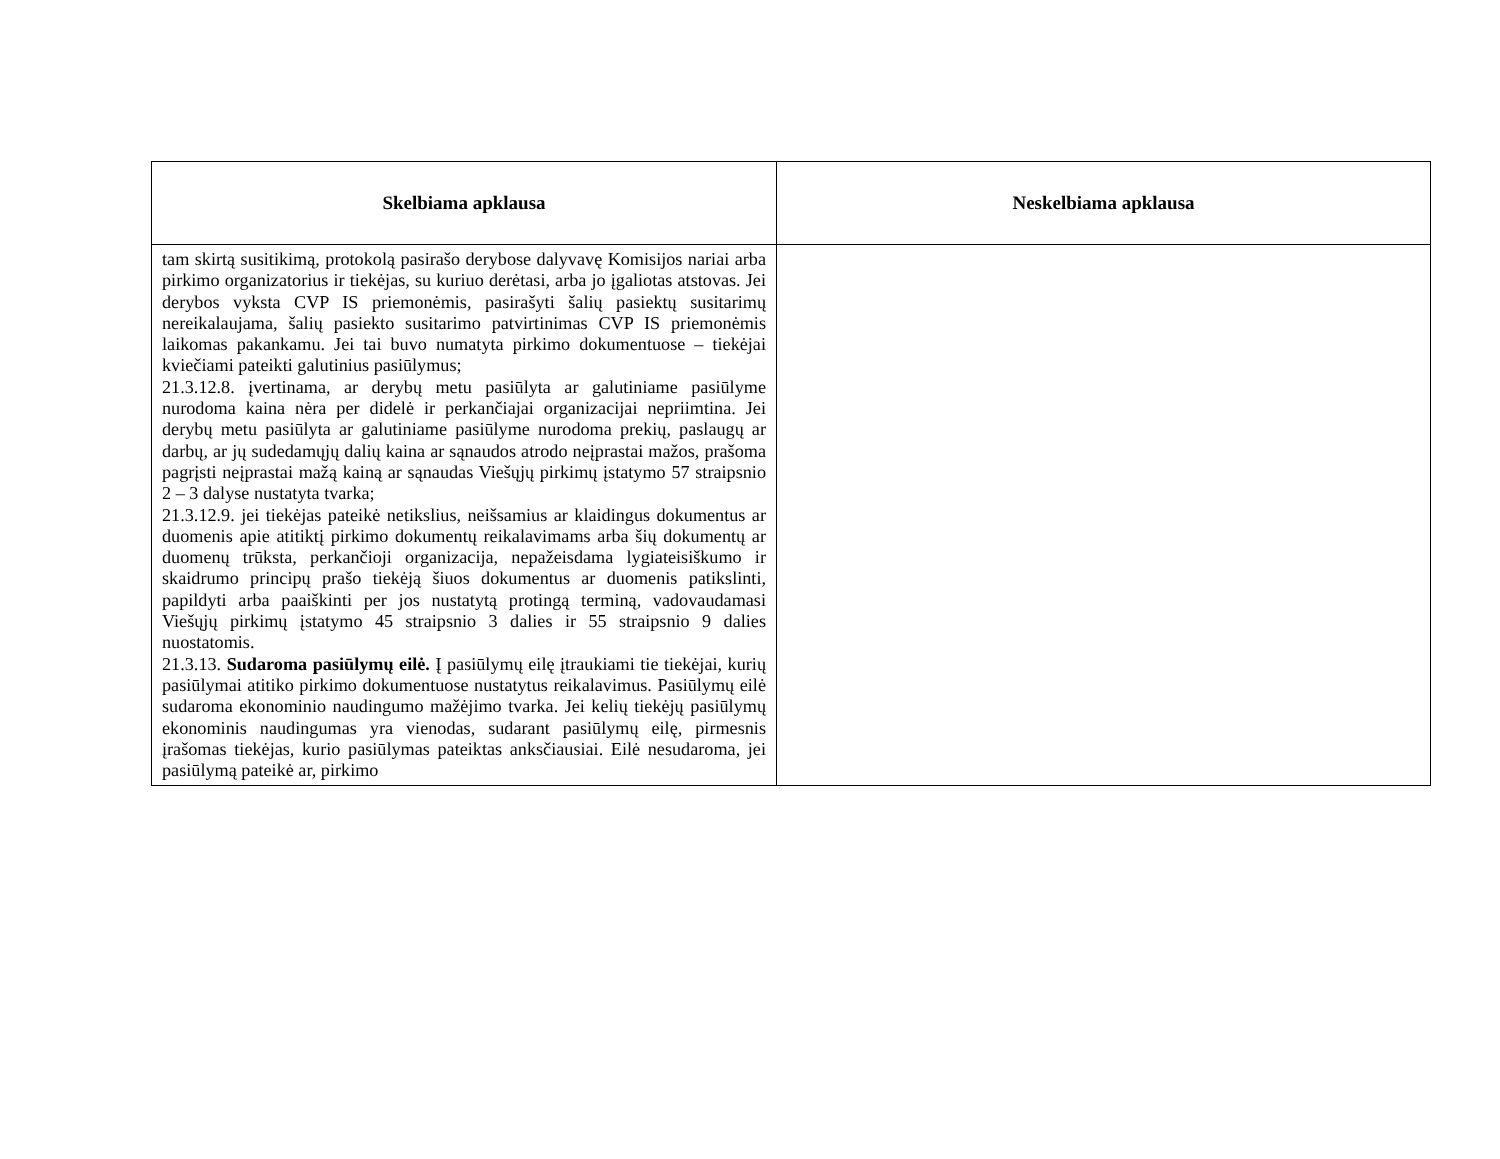| Skelbiama apklausa | Neskelbiama apklausa |
| --- | --- |
| tam skirtą susitikimą, protokolą pasirašo derybose dalyvavę Komisijos nariai arba pirkimo organizatorius ir tiekėjas, su kuriuo derėtasi, arba jo įgaliotas atstovas. Jei derybos vyksta CVP IS priemonėmis, pasirašyti šalių pasiektų susitarimų nereikalaujama, šalių pasiekto susitarimo patvirtinimas CVP IS priemonėmis laikomas pakankamu. Jei tai buvo numatyta pirkimo dokumentuose – tiekėjai kviečiami pateikti galutinius pasiūlymus; 21.3.12.8. įvertinama, ar derybų metu pasiūlyta ar galutiniame pasiūlyme nurodoma kaina nėra per didelė ir perkančiajai organizacijai nepriimtina. Jei derybų metu pasiūlyta ar galutiniame pasiūlyme nurodoma prekių, paslaugų ar darbų, ar jų sudedamųjų dalių kaina ar sąnaudos atrodo neįprastai mažos, prašoma pagrįsti neįprastai mažą kainą ar sąnaudas Viešųjų pirkimų įstatymo 57 straipsnio 2 – 3 dalyse nustatyta tvarka; 21.3.12.9. jei tiekėjas pateikė netikslius, neišsamius ar klaidingus dokumentus ar duomenis apie atitiktį pirkimo dokumentų reikalavimams arba šių dokumentų ar duomenų trūksta, perkančioji organizacija, nepažeisdama lygiateisiškumo ir skaidrumo principų prašo tiekėją šiuos dokumentus ar duomenis patikslinti, papildyti arba paaiškinti per jos nustatytą protingą terminą, vadovaudamasi Viešųjų pirkimų įstatymo 45 straipsnio 3 dalies ir 55 straipsnio 9 dalies nuostatomis. 21.3.13. Sudaroma pasiūlymų eilė. Į pasiūlymų eilę įtraukiami tie tiekėjai, kurių pasiūlymai atitiko pirkimo dokumentuose nustatytus reikalavimus. Pasiūlymų eilė sudaroma ekonominio naudingumo mažėjimo tvarka. Jei kelių tiekėjų pasiūlymų ekonominis naudingumas yra vienodas, sudarant pasiūlymų eilę, pirmesnis įrašomas tiekėjas, kurio pasiūlymas pateiktas anksčiausiai. Eilė nesudaroma, jei pasiūlymą pateikė ar, pirkimo | |